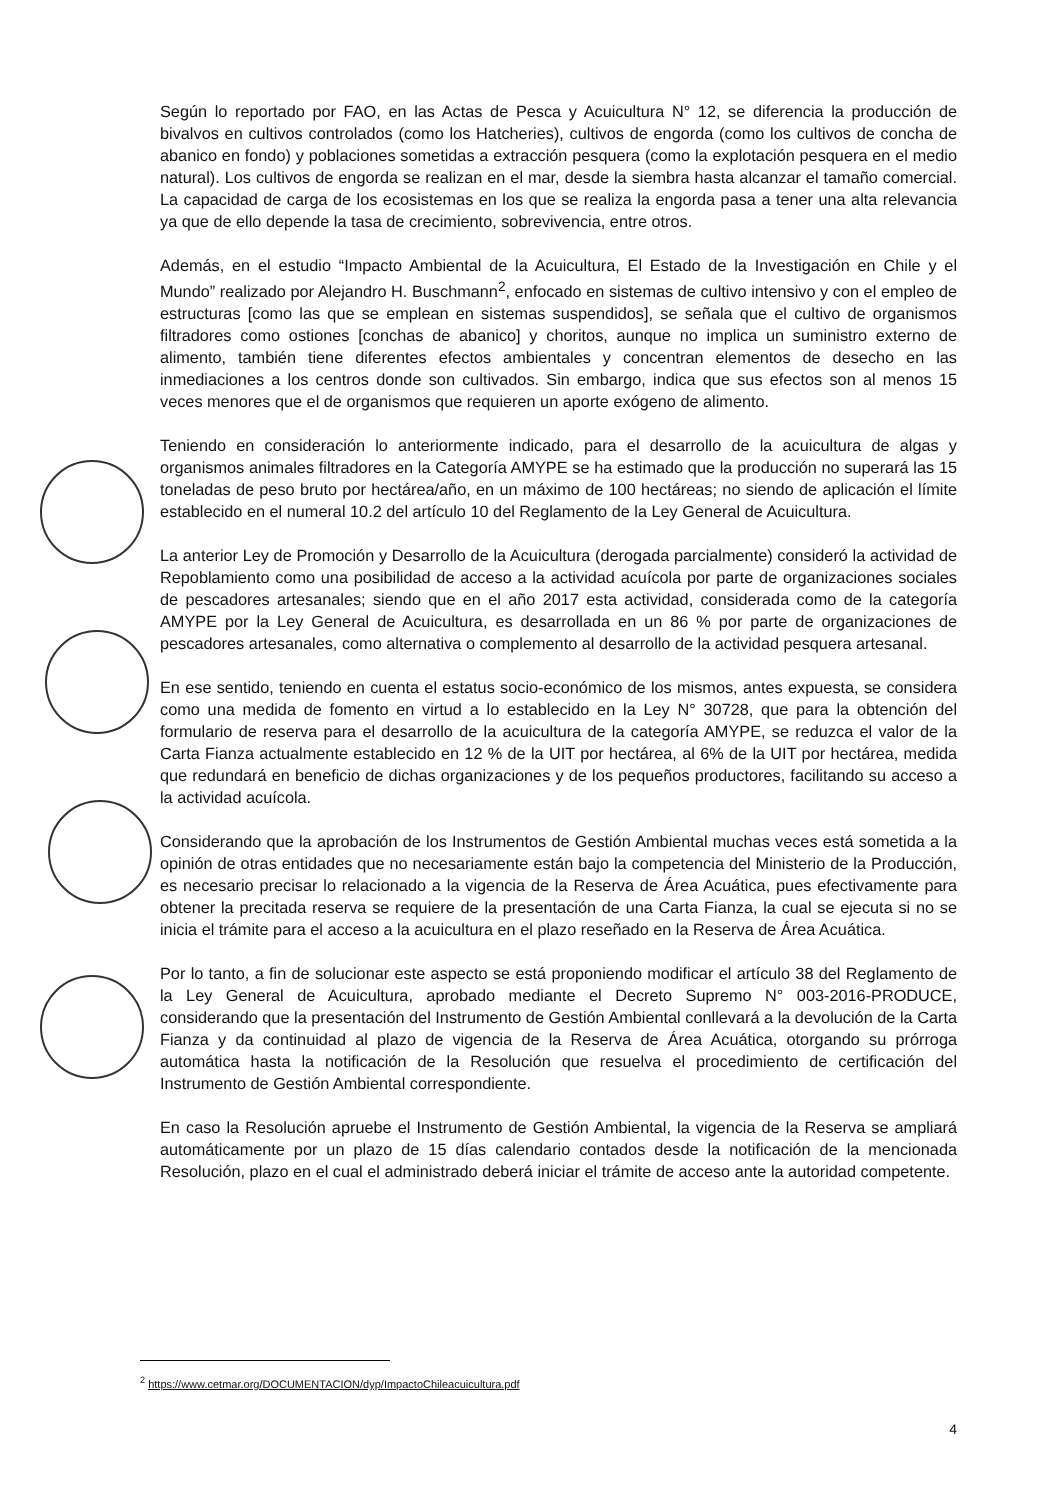Según lo reportado por FAO, en las Actas de Pesca y Acuicultura N° 12, se diferencia la producción de bivalvos en cultivos controlados (como los Hatcheries), cultivos de engorda (como los cultivos de concha de abanico en fondo) y poblaciones sometidas a extracción pesquera (como la explotación pesquera en el medio natural). Los cultivos de engorda se realizan en el mar, desde la siembra hasta alcanzar el tamaño comercial. La capacidad de carga de los ecosistemas en los que se realiza la engorda pasa a tener una alta relevancia ya que de ello depende la tasa de crecimiento, sobrevivencia, entre otros.
Además, en el estudio “Impacto Ambiental de la Acuicultura, El Estado de la Investigación en Chile y el Mundo” realizado por Alejandro H. Buschmann<sup>2</sup>, enfocado en sistemas de cultivo intensivo y con el empleo de estructuras [como las que se emplean en sistemas suspendidos], se señala que el cultivo de organismos filtradores como ostiones [conchas de abanico] y choritos, aunque no implica un suministro externo de alimento, también tiene diferentes efectos ambientales y concentran elementos de desecho en las inmediaciones a los centros donde son cultivados. Sin embargo, indica que sus efectos son al menos 15 veces menores que el de organismos que requieren un aporte exógeno de alimento.
Teniendo en consideración lo anteriormente indicado, para el desarrollo de la acuicultura de algas y organismos animales filtradores en la Categoría AMYPE se ha estimado que la producción no superará las 15 toneladas de peso bruto por hectárea/año, en un máximo de 100 hectáreas; no siendo de aplicación el límite establecido en el numeral 10.2 del artículo 10 del Reglamento de la Ley General de Acuicultura.
La anterior Ley de Promoción y Desarrollo de la Acuicultura (derogada parcialmente) consideró la actividad de Repoblamiento como una posibilidad de acceso a la actividad acuícola por parte de organizaciones sociales de pescadores artesanales; siendo que en el año 2017 esta actividad, considerada como de la categoría AMYPE por la Ley General de Acuicultura, es desarrollada en un 86 % por parte de organizaciones de pescadores artesanales, como alternativa o complemento al desarrollo de la actividad pesquera artesanal.
En ese sentido, teniendo en cuenta el estatus socio-económico de los mismos, antes expuesta, se considera como una medida de fomento en virtud a lo establecido en la Ley N° 30728, que para la obtención del formulario de reserva para el desarrollo de la acuicultura de la categoría AMYPE, se reduzca el valor de la Carta Fianza actualmente establecido en 12 % de la UIT por hectárea, al 6% de la UIT por hectárea, medida que redundará en beneficio de dichas organizaciones y de los pequeños productores, facilitando su acceso a la actividad acuícola.
Considerando que la aprobación de los Instrumentos de Gestión Ambiental muchas veces está sometida a la opinión de otras entidades que no necesariamente están bajo la competencia del Ministerio de la Producción, es necesario precisar lo relacionado a la vigencia de la Reserva de Área Acuática, pues efectivamente para obtener la precitada reserva se requiere de la presentación de una Carta Fianza, la cual se ejecuta si no se inicia el trámite para el acceso a la acuicultura en el plazo reseñado en la Reserva de Área Acuática.
Por lo tanto, a fin de solucionar este aspecto se está proponiendo modificar el artículo 38 del Reglamento de la Ley General de Acuicultura, aprobado mediante el Decreto Supremo N° 003-2016-PRODUCE, considerando que la presentación del Instrumento de Gestión Ambiental conllevará a la devolución de la Carta Fianza y da continuidad al plazo de vigencia de la Reserva de Área Acuática, otorgando su prórroga automática hasta la notificación de la Resolución que resuelva el procedimiento de certificación del Instrumento de Gestión Ambiental correspondiente.
En caso la Resolución apruebe el Instrumento de Gestión Ambiental, la vigencia de la Reserva se ampliará automáticamente por un plazo de 15 días calendario contados desde la notificación de la mencionada Resolución, plazo en el cual el administrado deberá iniciar el trámite de acceso ante la autoridad competente.
<sup>2</sup> https://www.cetmar.org/DOCUMENTACION/dyp/ImpactoChileacuicultura.pdf
4